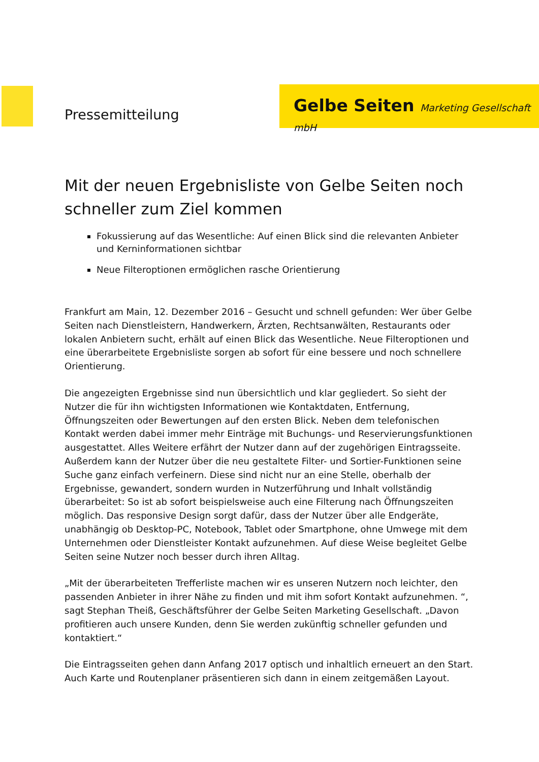Pressemitteilung
Gelbe Seiten Marketing Gesellschaft mbH
Mit der neuen Ergebnisliste von Gelbe Seiten noch schneller zum Ziel kommen
Fokussierung auf das Wesentliche: Auf einen Blick sind die relevanten Anbieter und Kerninformationen sichtbar
Neue Filteroptionen ermöglichen rasche Orientierung
Frankfurt am Main, 12. Dezember 2016 – Gesucht und schnell gefunden: Wer über Gelbe Seiten nach Dienstleistern, Handwerkern, Ärzten, Rechtsanwälten, Restaurants oder lokalen Anbietern sucht, erhält auf einen Blick das Wesentliche. Neue Filteroptionen und eine überarbeitete Ergebnisliste sorgen ab sofort für eine bessere und noch schnellere Orientierung.
Die angezeigten Ergebnisse sind nun übersichtlich und klar gegliedert. So sieht der Nutzer die für ihn wichtigsten Informationen wie Kontaktdaten, Entfernung, Öffnungszeiten oder Bewertungen auf den ersten Blick. Neben dem telefonischen Kontakt werden dabei immer mehr Einträge mit Buchungs- und Reservierungsfunktionen ausgestattet. Alles Weitere erfährt der Nutzer dann auf der zugehörigen Eintragsseite. Außerdem kann der Nutzer über die neu gestaltete Filter- und Sortier-Funktionen seine Suche ganz einfach verfeinern. Diese sind nicht nur an eine Stelle, oberhalb der Ergebnisse, gewandert, sondern wurden in Nutzerführung und Inhalt vollständig überarbeitet: So ist ab sofort beispielsweise auch eine Filterung nach Öffnungszeiten möglich. Das responsive Design sorgt dafür, dass der Nutzer über alle Endgeräte, unabhängig ob Desktop-PC, Notebook, Tablet oder Smartphone, ohne Umwege mit dem Unternehmen oder Dienstleister Kontakt aufzunehmen. Auf diese Weise begleitet Gelbe Seiten seine Nutzer noch besser durch ihren Alltag.
„Mit der überarbeiteten Trefferliste machen wir es unseren Nutzern noch leichter, den passenden Anbieter in ihrer Nähe zu finden und mit ihm sofort Kontakt aufzunehmen. “, sagt Stephan Theiß, Geschäftsführer der Gelbe Seiten Marketing Gesellschaft. „Davon profitieren auch unsere Kunden, denn Sie werden zukünftig schneller gefunden und kontaktiert.“
Die Eintragsseiten gehen dann Anfang 2017 optisch und inhaltlich erneuert an den Start. Auch Karte und Routenplaner präsentieren sich dann in einem zeitgemäßen Layout.